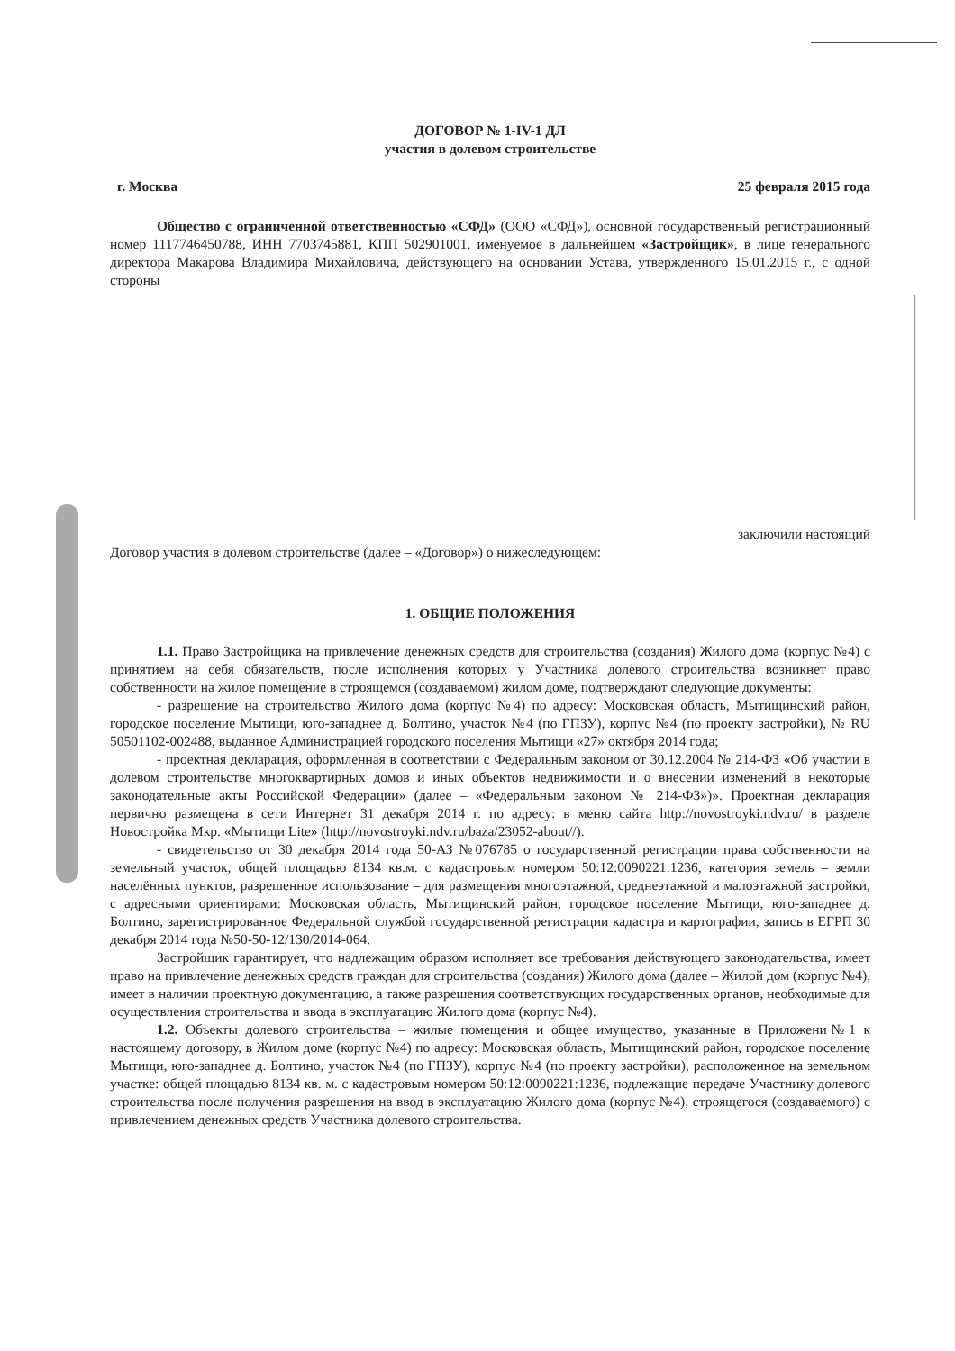ДОГОВОР № 1-IV-1 ДЛ
участия в долевом строительстве
г. Москва 25 февраля 2015 года
Общество с ограниченной ответственностью «СФД» (ООО «СФД»), основной государственный регистрационный номер 1117746450788, ИНН 7703745881, КПП 502901001, именуемое в дальнейшем «Застройщик», в лице генерального директора Макарова Владимира Михайловича, действующего на основании Устава, утвержденного 15.01.2015 г., с одной стороны
заключили настоящий
Договор участия в долевом строительстве (далее – «Договор») о нижеследующем:
1. ОБЩИЕ ПОЛОЖЕНИЯ
1.1. Право Застройщика на привлечение денежных средств для строительства (создания) Жилого дома (корпус №4) с принятием на себя обязательств, после исполнения которых у Участника долевого строительства возникнет право собственности на жилое помещение в строящемся (создаваемом) жилом доме, подтверждают следующие документы:
- разрешение на строительство Жилого дома (корпус №4) по адресу: Московская область, Мытищинский район, городское поселение Мытищи, юго-западнее д. Болтино, участок №4 (по ГПЗУ), корпус №4 (по проекту застройки), № RU 50501102-002488, выданное Администрацией городского поселения Мытищи «27» октября 2014 года;
- проектная декларация, оформленная в соответствии с Федеральным законом от 30.12.2004 № 214-ФЗ «Об участии в долевом строительстве многоквартирных домов и иных объектов недвижимости и о внесении изменений в некоторые законодательные акты Российской Федерации» (далее – «Федеральным законом № 214-ФЗ»)». Проектная декларация первично размещена в сети Интернет 31 декабря 2014 г. по адресу: в меню сайта http://novostroyki.ndv.ru/ в разделе Новостройка Мкр. «Мытищи Lite» (http://novostroyki.ndv.ru/baza/23052-about//).
- свидетельство от 30 декабря 2014 года 50-АЗ №076785 о государственной регистрации права собственности на земельный участок, общей площадью 8134 кв.м. с кадастровым номером 50:12:0090221:1236, категория земель – земли населённых пунктов, разрешенное использование – для размещения многоэтажной, среднеэтажной и малоэтажной застройки, с адресными ориентирами: Московская область, Мытищинский район, городское поселение Мытищи, юго-западнее д. Болтино, зарегистрированное Федеральной службой государственной регистрации кадастра и картографии, запись в ЕГРП 30 декабря 2014 года №50-50-12/130/2014-064.
Застройщик гарантирует, что надлежащим образом исполняет все требования действующего законодательства, имеет право на привлечение денежных средств граждан для строительства (создания) Жилого дома (далее – Жилой дом (корпус №4), имеет в наличии проектную документацию, а также разрешения соответствующих государственных органов, необходимые для осуществления строительства и ввода в эксплуатацию Жилого дома (корпус №4).
1.2. Объекты долевого строительства – жилые помещения и общее имущество, указанные в Приложени№1 к настоящему договору, в Жилом доме (корпус №4) по адресу: Московская область, Мытищинский район, городское поселение Мытищи, юго-западнее д. Болтино, участок №4 (по ГПЗУ), корпус №4 (по проекту застройки), расположенное на земельном участке: общей площадью 8134 кв. м. с кадастровым номером 50:12:0090221:1236, подлежащие передаче Участнику долевого строительства после получения разрешения на ввод в эксплуатацию Жилого дома (корпус №4), строящегося (создаваемого) с привлечением денежных средств Участника долевого строительства.